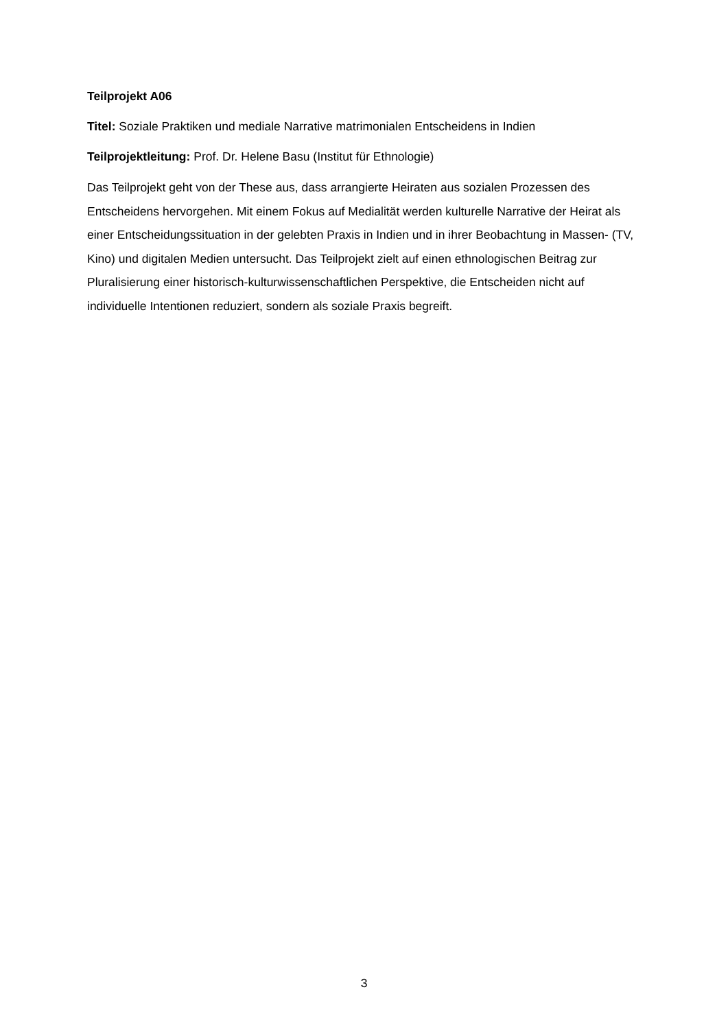Teilprojekt A06
Titel: Soziale Praktiken und mediale Narrative matrimonialen Entscheidens in Indien
Teilprojektleitung: Prof. Dr. Helene Basu (Institut für Ethnologie)
Das Teilprojekt geht von der These aus, dass arrangierte Heiraten aus sozialen Prozessen des Entscheidens hervorgehen. Mit einem Fokus auf Medialität werden kulturelle Narrative der Heirat als einer Entscheidungssituation in der gelebten Praxis in Indien und in ihrer Beobachtung in Massen- (TV, Kino) und digitalen Medien untersucht. Das Teilprojekt zielt auf einen ethnologischen Beitrag zur Pluralisierung einer historisch-kulturwissenschaftlichen Perspektive, die Entscheiden nicht auf individuelle Intentionen reduziert, sondern als soziale Praxis begreift.
3